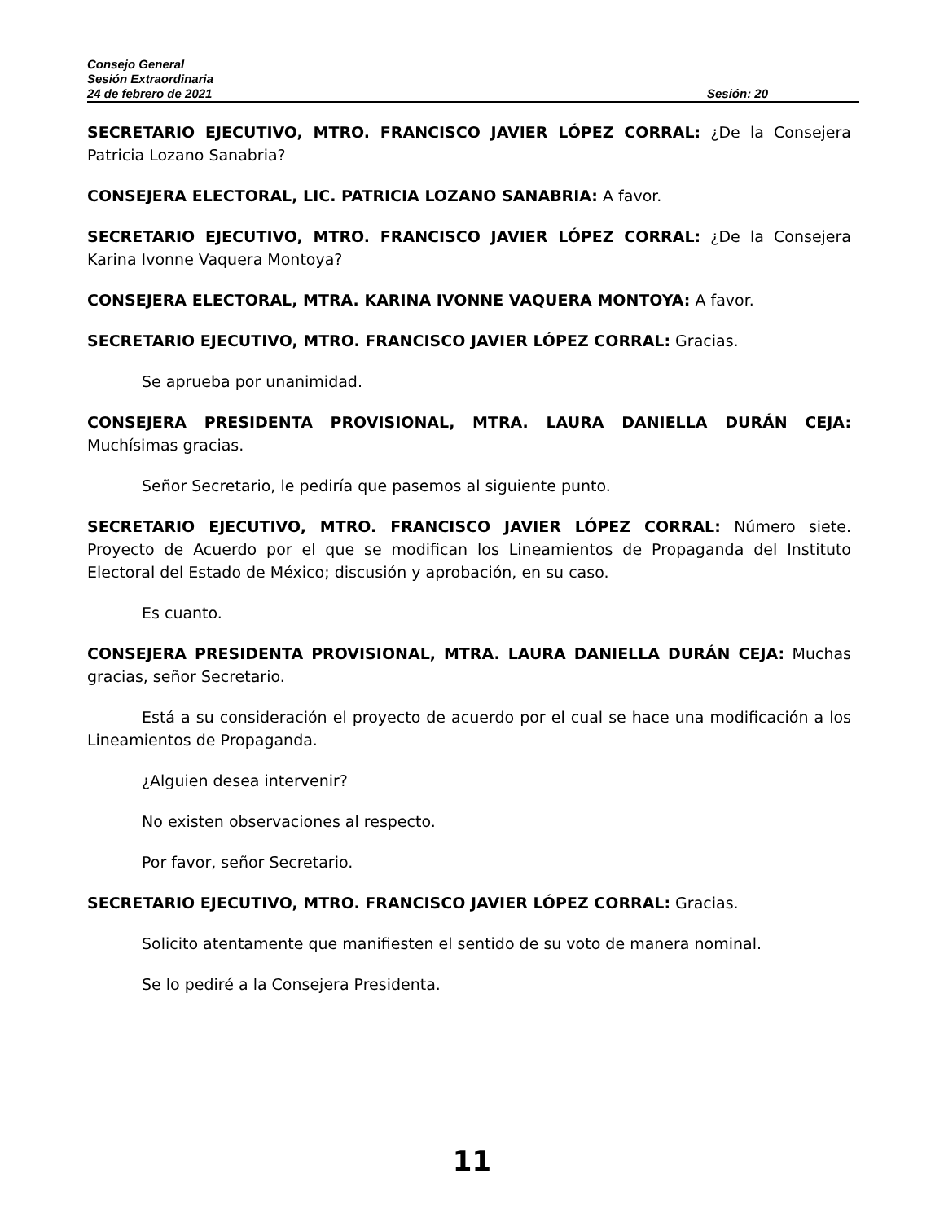Consejo General
Sesión Extraordinaria
24 de febrero de 2021 Sesión: 20
SECRETARIO EJECUTIVO, MTRO. FRANCISCO JAVIER LÓPEZ CORRAL: ¿De la Consejera Patricia Lozano Sanabria?
CONSEJERA ELECTORAL, LIC. PATRICIA LOZANO SANABRIA: A favor.
SECRETARIO EJECUTIVO, MTRO. FRANCISCO JAVIER LÓPEZ CORRAL: ¿De la Consejera Karina Ivonne Vaquera Montoya?
CONSEJERA ELECTORAL, MTRA. KARINA IVONNE VAQUERA MONTOYA: A favor.
SECRETARIO EJECUTIVO, MTRO. FRANCISCO JAVIER LÓPEZ CORRAL: Gracias.
Se aprueba por unanimidad.
CONSEJERA PRESIDENTA PROVISIONAL, MTRA. LAURA DANIELLA DURÁN CEJA: Muchísimas gracias.
Señor Secretario, le pediría que pasemos al siguiente punto.
SECRETARIO EJECUTIVO, MTRO. FRANCISCO JAVIER LÓPEZ CORRAL: Número siete. Proyecto de Acuerdo por el que se modifican los Lineamientos de Propaganda del Instituto Electoral del Estado de México; discusión y aprobación, en su caso.
Es cuanto.
CONSEJERA PRESIDENTA PROVISIONAL, MTRA. LAURA DANIELLA DURÁN CEJA: Muchas gracias, señor Secretario.
Está a su consideración el proyecto de acuerdo por el cual se hace una modificación a los Lineamientos de Propaganda.
¿Alguien desea intervenir?
No existen observaciones al respecto.
Por favor, señor Secretario.
SECRETARIO EJECUTIVO, MTRO. FRANCISCO JAVIER LÓPEZ CORRAL: Gracias.
Solicito atentamente que manifiesten el sentido de su voto de manera nominal.
Se lo pediré a la Consejera Presidenta.
11